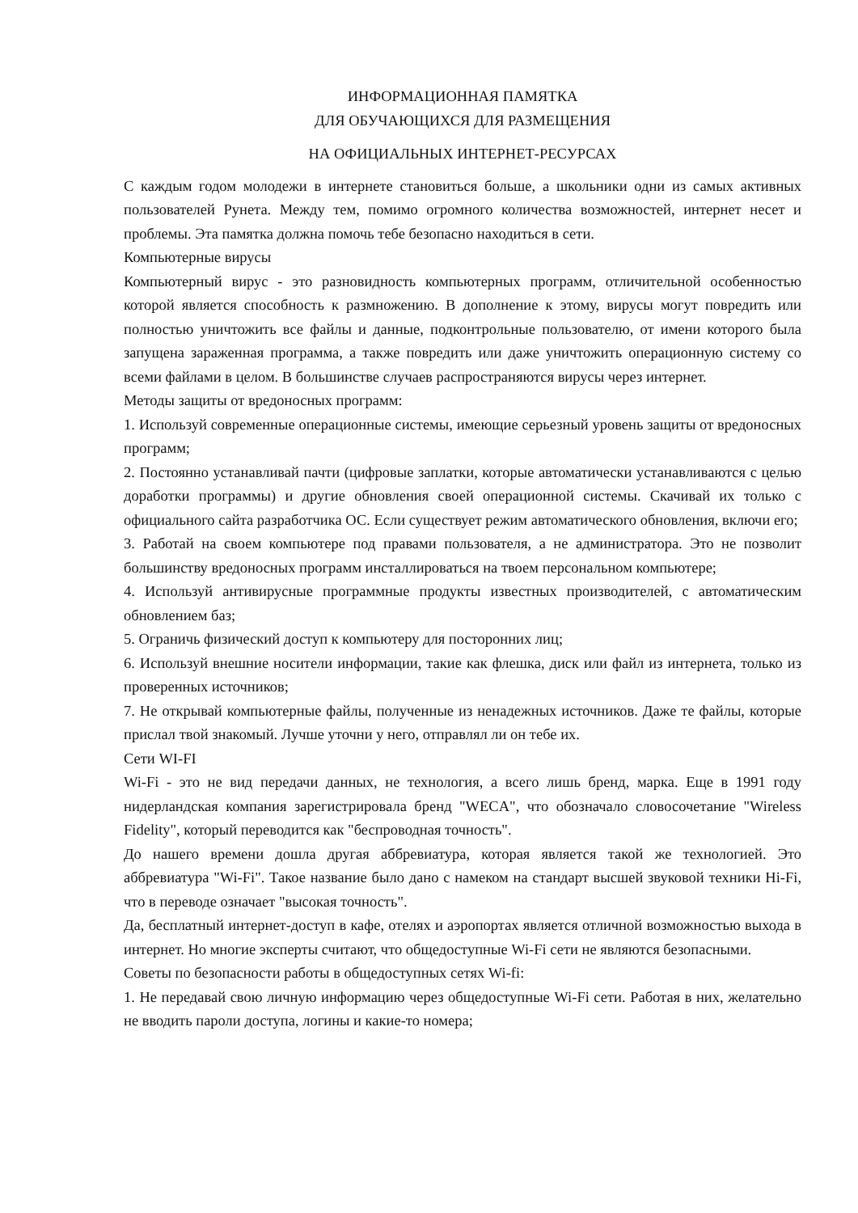ИНФОРМАЦИОННАЯ ПАМЯТКА
ДЛЯ ОБУЧАЮЩИХСЯ ДЛЯ РАЗМЕЩЕНИЯ
НА ОФИЦИАЛЬНЫХ ИНТЕРНЕТ-РЕСУРСАХ
С каждым годом молодежи в интернете становиться больше, а школьники одни из самых активных пользователей Рунета. Между тем, помимо огромного количества возможностей, интернет несет и проблемы. Эта памятка должна помочь тебе безопасно находиться в сети.
Компьютерные вирусы
Компьютерный вирус - это разновидность компьютерных программ, отличительной особенностью которой является способность к размножению. В дополнение к этому, вирусы могут повредить или полностью уничтожить все файлы и данные, подконтрольные пользователю, от имени которого была запущена зараженная программа, а также повредить или даже уничтожить операционную систему со всеми файлами в целом. В большинстве случаев распространяются вирусы через интернет.
Методы защиты от вредоносных программ:
1. Используй современные операционные системы, имеющие серьезный уровень защиты от вредоносных программ;
2. Постоянно устанавливай пачти (цифровые заплатки, которые автоматически устанавливаются с целью доработки программы) и другие обновления своей операционной системы. Скачивай их только с официального сайта разработчика ОС. Если существует режим автоматического обновления, включи его;
3. Работай на своем компьютере под правами пользователя, а не администратора. Это не позволит большинству вредоносных программ инсталлироваться на твоем персональном компьютере;
4. Используй антивирусные программные продукты известных производителей, с автоматическим обновлением баз;
5. Ограничь физический доступ к компьютеру для посторонних лиц;
6. Используй внешние носители информации, такие как флешка, диск или файл из интернета, только из проверенных источников;
7. Не открывай компьютерные файлы, полученные из ненадежных источников. Даже те файлы, которые прислал твой знакомый. Лучше уточни у него, отправлял ли он тебе их.
Сети WI-FI
Wi-Fi - это не вид передачи данных, не технология, а всего лишь бренд, марка. Еще в 1991 году нидерландская компания зарегистрировала бренд "WECA", что обозначало словосочетание "Wireless Fidelity", который переводится как "беспроводная точность".
До нашего времени дошла другая аббревиатура, которая является такой же технологией. Это аббревиатура "Wi-Fi". Такое название было дано с намеком на стандарт высшей звуковой техники Hi-Fi, что в переводе означает "высокая точность".
Да, бесплатный интернет-доступ в кафе, отелях и аэропортах является отличной возможностью выхода в интернет. Но многие эксперты считают, что общедоступные Wi-Fi сети не являются безопасными.
Советы по безопасности работы в общедоступных сетях Wi-fi:
1. Не передавай свою личную информацию через общедоступные Wi-Fi сети. Работая в них, желательно не вводить пароли доступа, логины и какие-то номера;